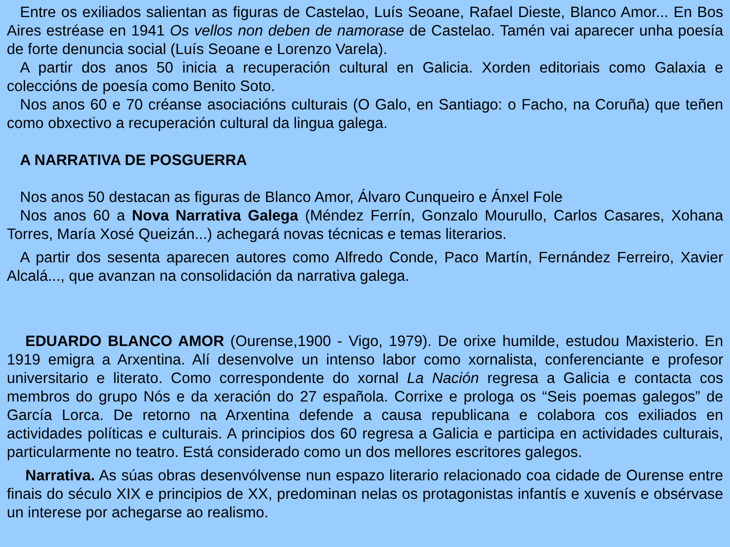Entre os exiliados salientan as figuras de Castelao, Luís Seoane, Rafael Dieste, Blanco Amor... En Bos Aires estréase en 1941 Os vellos non deben de namorase de Castelao. Tamén vai aparecer unha poesía de forte denuncia social (Luís Seoane e Lorenzo Varela).
A partir dos anos 50 inicia a recuperación cultural en Galicia. Xorden editoriais como Galaxia e coleccións de poesía como Benito Soto.
Nos anos 60 e 70 créanse asociacións culturais (O Galo, en Santiago: o Facho, na Coruña) que teñen como obxectivo a recuperación cultural da lingua galega.
A NARRATIVA DE POSGUERRA
Nos anos 50 destacan as figuras de Blanco Amor, Álvaro Cunqueiro e Ánxel Fole
Nos anos 60 a Nova Narrativa Galega (Méndez Ferrín, Gonzalo Mourullo, Carlos Casares, Xohana Torres, María Xosé Queizán...) achegará novas técnicas e temas literarios.
A partir dos sesenta aparecen autores como Alfredo Conde, Paco Martín, Fernández Ferreiro, Xavier Alcalá..., que avanzan na consolidación da narrativa galega.
EDUARDO BLANCO AMOR (Ourense,1900 - Vigo, 1979). De orixe humilde, estudou Maxisterio. En 1919 emigra a Arxentina. Alí desenvolve un intenso labor como xornalista, conferenciante e profesor universitario e literato. Como correspondente do xornal La Nación regresa a Galicia e contacta cos membros do grupo Nós e da xeración do 27 española. Corrixe e prologa os “Seis poemas galegos” de García Lorca. De retorno na Arxentina defende a causa republicana e colabora cos exiliados en actividades políticas e culturais. A principios dos 60 regresa a Galicia e participa en actividades culturais, particularmente no teatro. Está considerado como un dos mellores escritores galegos.
Narrativa. As súas obras desenvólvense nun espazo literario relacionado coa cidade de Ourense entre finais do século XIX e principios de XX, predominan nelas os protagonistas infantís e xuvenís e obsérvase un interese por achegarse ao realismo.